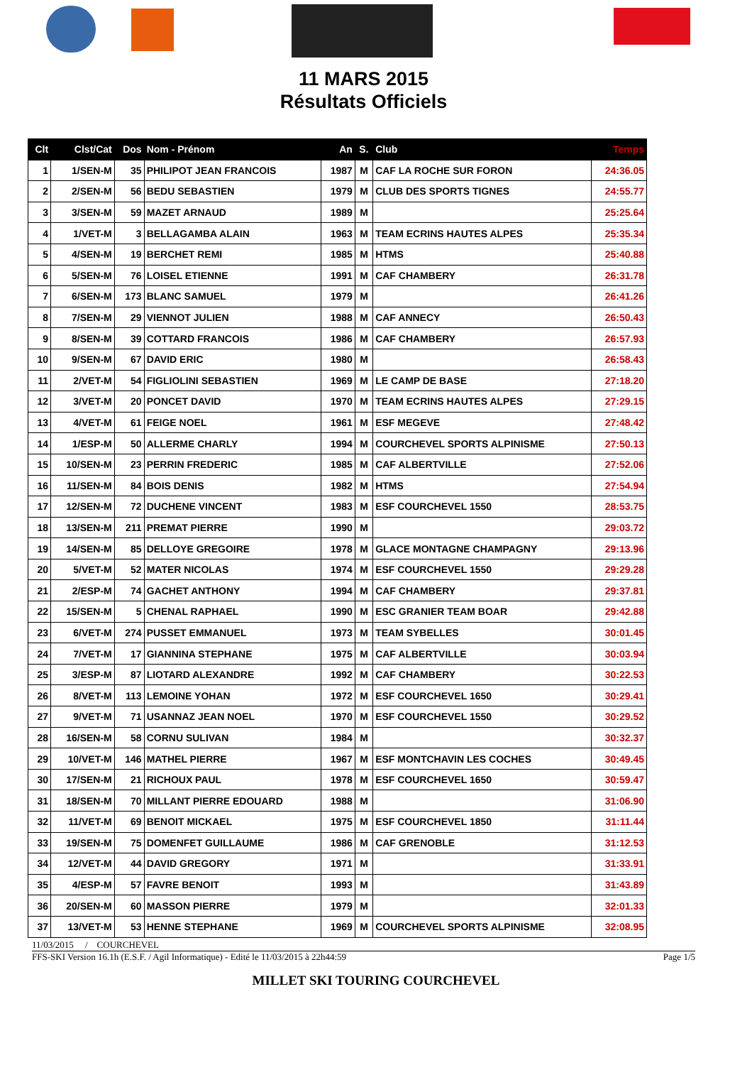11 MARS 2015
Résultats Officiels
| Clt | Clst/Cat | Dos | Nom - Prénom | An | S. | Club | Temps |
| --- | --- | --- | --- | --- | --- | --- | --- |
| 1 | 1/SEN-M | 35 | PHILIPOT JEAN FRANCOIS | 1987 | M | CAF LA ROCHE SUR FORON | 24:36.05 |
| 2 | 2/SEN-M | 56 | BEDU SEBASTIEN | 1979 | M | CLUB DES SPORTS TIGNES | 24:55.77 |
| 3 | 3/SEN-M | 59 | MAZET ARNAUD | 1989 | M | | 25:25.64 |
| 4 | 1/VET-M | 3 | BELLAGAMBA ALAIN | 1963 | M | TEAM ECRINS HAUTES ALPES | 25:35.34 |
| 5 | 4/SEN-M | 19 | BERCHET REMI | 1985 | M | HTMS | 25:40.88 |
| 6 | 5/SEN-M | 76 | LOISEL ETIENNE | 1991 | M | CAF CHAMBERY | 26:31.78 |
| 7 | 6/SEN-M | 173 | BLANC SAMUEL | 1979 | M | | 26:41.26 |
| 8 | 7/SEN-M | 29 | VIENNOT JULIEN | 1988 | M | CAF ANNECY | 26:50.43 |
| 9 | 8/SEN-M | 39 | COTTARD FRANCOIS | 1986 | M | CAF CHAMBERY | 26:57.93 |
| 10 | 9/SEN-M | 67 | DAVID ERIC | 1980 | M | | 26:58.43 |
| 11 | 2/VET-M | 54 | FIGLIOLINI SEBASTIEN | 1969 | M | LE CAMP DE BASE | 27:18.20 |
| 12 | 3/VET-M | 20 | PONCET DAVID | 1970 | M | TEAM ECRINS HAUTES ALPES | 27:29.15 |
| 13 | 4/VET-M | 61 | FEIGE NOEL | 1961 | M | ESF MEGEVE | 27:48.42 |
| 14 | 1/ESP-M | 50 | ALLERME CHARLY | 1994 | M | COURCHEVEL SPORTS ALPINISME | 27:50.13 |
| 15 | 10/SEN-M | 23 | PERRIN FREDERIC | 1985 | M | CAF ALBERTVILLE | 27:52.06 |
| 16 | 11/SEN-M | 84 | BOIS DENIS | 1982 | M | HTMS | 27:54.94 |
| 17 | 12/SEN-M | 72 | DUCHENE VINCENT | 1983 | M | ESF COURCHEVEL 1550 | 28:53.75 |
| 18 | 13/SEN-M | 211 | PREMAT PIERRE | 1990 | M | | 29:03.72 |
| 19 | 14/SEN-M | 85 | DELLOYE GREGOIRE | 1978 | M | GLACE MONTAGNE CHAMPAGNY | 29:13.96 |
| 20 | 5/VET-M | 52 | MATER NICOLAS | 1974 | M | ESF COURCHEVEL 1550 | 29:29.28 |
| 21 | 2/ESP-M | 74 | GACHET ANTHONY | 1994 | M | CAF CHAMBERY | 29:37.81 |
| 22 | 15/SEN-M | 5 | CHENAL RAPHAEL | 1990 | M | ESC GRANIER TEAM BOAR | 29:42.88 |
| 23 | 6/VET-M | 274 | PUSSET EMMANUEL | 1973 | M | TEAM SYBELLES | 30:01.45 |
| 24 | 7/VET-M | 17 | GIANNINA STEPHANE | 1975 | M | CAF ALBERTVILLE | 30:03.94 |
| 25 | 3/ESP-M | 87 | LIOTARD ALEXANDRE | 1992 | M | CAF CHAMBERY | 30:22.53 |
| 26 | 8/VET-M | 113 | LEMOINE YOHAN | 1972 | M | ESF COURCHEVEL 1650 | 30:29.41 |
| 27 | 9/VET-M | 71 | USANNAZ JEAN NOEL | 1970 | M | ESF COURCHEVEL 1550 | 30:29.52 |
| 28 | 16/SEN-M | 58 | CORNU SULIVAN | 1984 | M | | 30:32.37 |
| 29 | 10/VET-M | 146 | MATHEL PIERRE | 1967 | M | ESF MONTCHAVIN LES COCHES | 30:49.45 |
| 30 | 17/SEN-M | 21 | RICHOUX PAUL | 1978 | M | ESF COURCHEVEL 1650 | 30:59.47 |
| 31 | 18/SEN-M | 70 | MILLANT PIERRE EDOUARD | 1988 | M | | 31:06.90 |
| 32 | 11/VET-M | 69 | BENOIT MICKAEL | 1975 | M | ESF COURCHEVEL 1850 | 31:11.44 |
| 33 | 19/SEN-M | 75 | DOMENFET GUILLAUME | 1986 | M | CAF GRENOBLE | 31:12.53 |
| 34 | 12/VET-M | 44 | DAVID GREGORY | 1971 | M | | 31:33.91 |
| 35 | 4/ESP-M | 57 | FAVRE BENOIT | 1993 | M | | 31:43.89 |
| 36 | 20/SEN-M | 60 | MASSON PIERRE | 1979 | M | | 32:01.33 |
| 37 | 13/VET-M | 53 | HENNE STEPHANE | 1969 | M | COURCHEVEL SPORTS ALPINISME | 32:08.95 |
11/03/2015 / COURCHEVEL
FFS-SKI Version 16.1h (E.S.F. / Agil Informatique) - Edité le 11/03/2015 à 22h44:59 Page 1/5
MILLET SKI TOURING COURCHEVEL